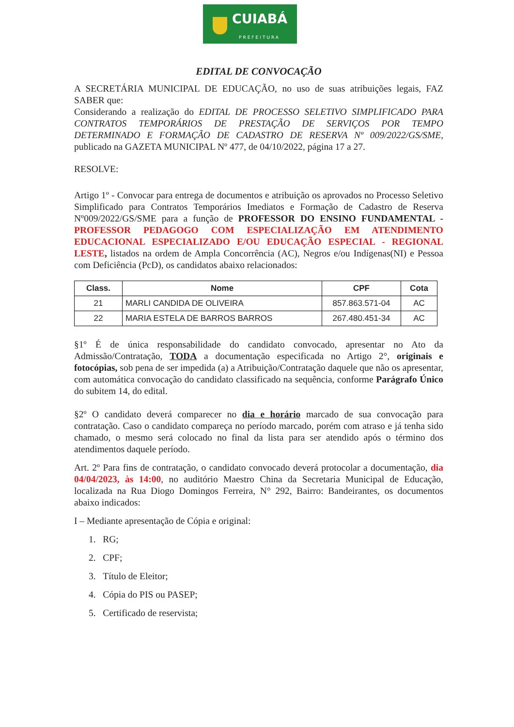CUIABÁ
PREFEITURA
EDITAL DE CONVOCAÇÃO
A SECRETÁRIA MUNICIPAL DE EDUCAÇÃO, no uso de suas atribuições legais, FAZ SABER que:
Considerando a realização do EDITAL DE PROCESSO SELETIVO SIMPLIFICADO PARA CONTRATOS TEMPORÁRIOS DE PRESTAÇÃO DE SERVIÇOS POR TEMPO DETERMINADO E FORMAÇÃO DE CADASTRO DE RESERVA Nº 009/2022/GS/SME, publicado na GAZETA MUNICIPAL Nº 477, de 04/10/2022, página 17 a 27.
RESOLVE:
Artigo 1º - Convocar para entrega de documentos e atribuição os aprovados no Processo Seletivo Simplificado para Contratos Temporários Imediatos e Formação de Cadastro de Reserva Nº009/2022/GS/SME para a função de PROFESSOR DO ENSINO FUNDAMENTAL - PROFESSOR PEDAGOGO COM ESPECIALIZAÇÃO EM ATENDIMENTO EDUCACIONAL ESPECIALIZADO E/OU EDUCAÇÃO ESPECIAL - REGIONAL LESTE, listados na ordem de Ampla Concorrência (AC), Negros e/ou Indígenas(NI) e Pessoa com Deficiência (PcD), os candidatos abaixo relacionados:
| Class. | Nome | CPF | Cota |
| --- | --- | --- | --- |
| 21 | MARLI CANDIDA DE OLIVEIRA | 857.863.571-04 | AC |
| 22 | MARIA ESTELA DE BARROS BARROS | 267.480.451-34 | AC |
§1º É de única responsabilidade do candidato convocado, apresentar no Ato da Admissão/Contratação, TODA a documentação especificada no Artigo 2°, originais e fotocópias, sob pena de ser impedida (a) a Atribuição/Contratação daquele que não os apresentar, com automática convocação do candidato classificado na sequência, conforme Parágrafo Único do subitem 14, do edital.
§2º O candidato deverá comparecer no dia e horário marcado de sua convocação para contratação. Caso o candidato compareça no período marcado, porém com atraso e já tenha sido chamado, o mesmo será colocado no final da lista para ser atendido após o término dos atendimentos daquele período.
Art. 2º Para fins de contratação, o candidato convocado deverá protocolar a documentação, dia 04/04/2023, às 14:00, no auditório Maestro China da Secretaria Municipal de Educação, localizada na Rua Diogo Domingos Ferreira, N° 292, Bairro: Bandeirantes, os documentos abaixo indicados:
I – Mediante apresentação de Cópia e original:
1. RG;
2. CPF;
3. Título de Eleitor;
4. Cópia do PIS ou PASEP;
5. Certificado de reservista;